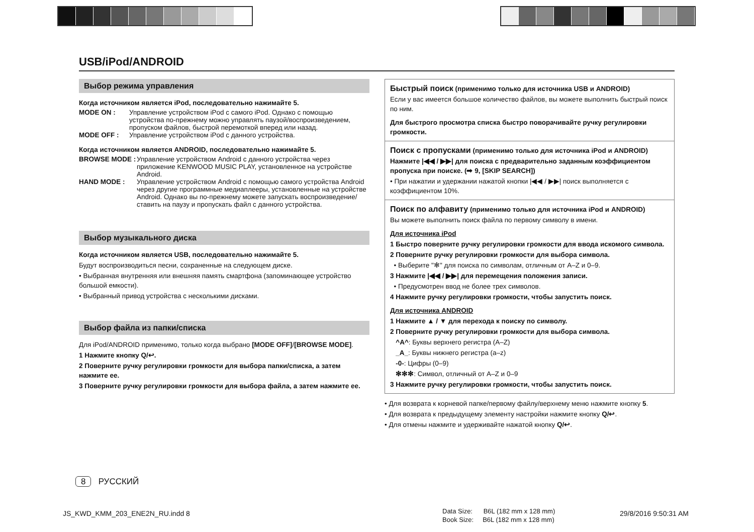USB/iPod/ANDROID
Выбор режима управления
Когда источником является iPod, последовательно нажимайте 5.
MODE ON : Управление устройством iPod с самого iPod. Однако с помощью устройства по-прежнему можно управлять паузой/воспроизведением, пропуском файлов, быстрой перемоткой вперед или назад.
MODE OFF : Управление устройством iPod с данного устройства.
Когда источником является ANDROID, последовательно нажимайте 5.
BROWSE MODE : Управление устройством Android с данного устройства через приложение KENWOOD MUSIC PLAY, установленное на устройстве Android.
HAND MODE : Управление устройством Android с помощью самого устройства Android через другие программные медиаплееры, установленные на устройстве Android. Однако вы по-прежнему можете запускать воспроизведение/ставить на паузу и пропускать файл с данного устройства.
Выбор музыкального диска
Когда источником является USB, последовательно нажимайте 5.
Будут воспроизводиться песни, сохраненные на следующем диске.
• Выбранная внутренняя или внешняя память смартфона (запоминающее устройство большой емкости).
• Выбранный привод устройства с несколькими дисками.
Выбор файла из папки/списка
Для iPod/ANDROID применимо, только когда выбрано [MODE OFF]/[BROWSE MODE].
1 Нажмите кнопку Q/↩.
2 Поверните ручку регулировки громкости для выбора папки/списка, а затем нажмите ее.
3 Поверните ручку регулировки громкости для выбора файла, а затем нажмите ее.
Быстрый поиск (применимо только для источника USB и ANDROID)
Если у вас имеется большое количество файлов, вы можете выполнить быстрый поиск по ним.
Для быстрого просмотра списка быстро поворачивайте ручку регулировки громкости.
Поиск с пропусками (применимо только для источника iPod и ANDROID)
Нажмите |◀◀ / ▶▶| для поиска с предварительно заданным коэффициентом пропуска при поиске. (➡ 9, [SKIP SEARCH])
• При нажатии и удержании нажатой кнопки |◀◀ / ▶▶| поиск выполняется с коэффициентом 10%.
Поиск по алфавиту (применимо только для источника iPod и ANDROID)
Вы можете выполнить поиск файла по первому символу в имени.
Для источника iPod
1 Быстро поверните ручку регулировки громкости для ввода искомого символа.
2 Поверните ручку регулировки громкости для выбора символа.
• Выберите "✻" для поиска по символам, отличным от A–Z и 0–9.
3 Нажмите |◀◀ / ▶▶| для перемещения положения записи.
• Предусмотрен ввод не более трех символов.
4 Нажмите ручку регулировки громкости, чтобы запустить поиск.
Для источника ANDROID
1 Нажмите ▲ / ▼ для перехода к поиску по символу.
2 Поверните ручку регулировки громкости для выбора символа.
^A^: Буквы верхнего регистра (A–Z)
_A_: Буквы нижнего регистра (a–z)
-0-: Цифры (0–9)
✻✻✻: Символ, отличный от A–Z и 0–9
3 Нажмите ручку регулировки громкости, чтобы запустить поиск.
• Для возврата к корневой папке/первому файлу/верхнему меню нажмите кнопку 5.
• Для возврата к предыдущему элементу настройки нажмите кнопку Q/↩.
• Для отмены нажмите и удерживайте нажатой кнопку Q/↩.
8 РУССКИЙ
JS_KWD_KMM_203_ENE2N_RU.indd 8
Data Size: B6L (182 mm x 128 mm)
Book Size: B6L (182 mm x 128 mm)
29/8/2016 9:50:31 AM